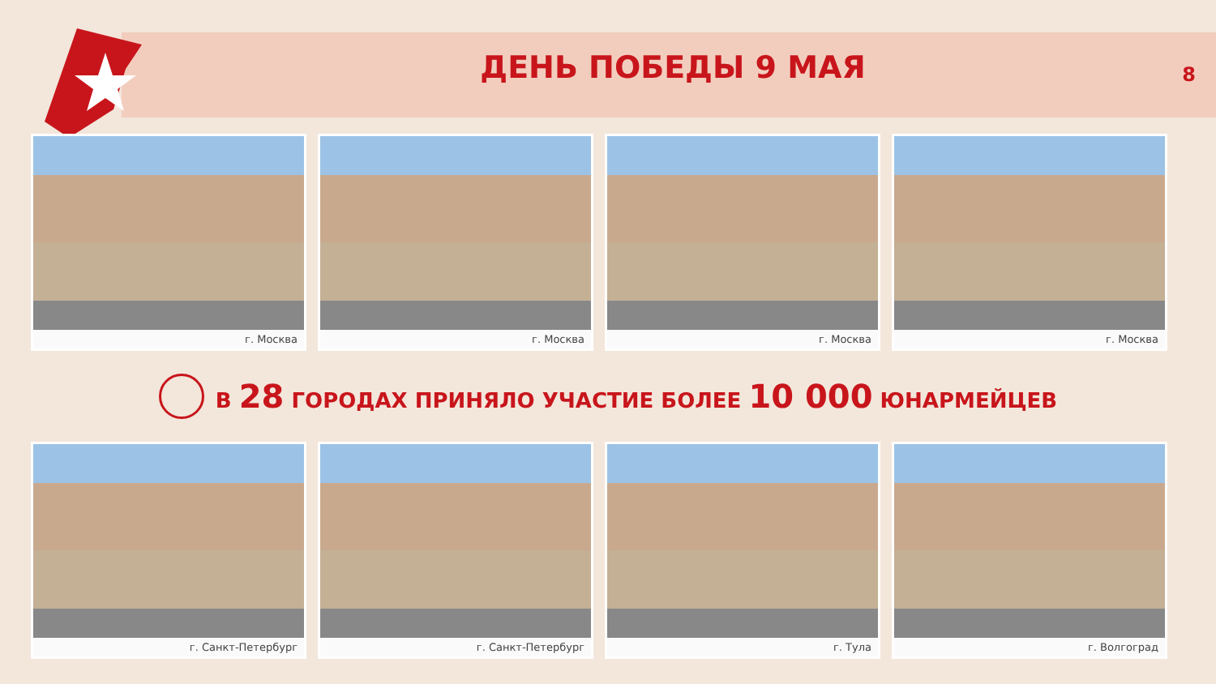ДЕНЬ ПОБЕДЫ 9 МАЯ
8
г. Москва г. Москва г. Москва г. Москва
В 28 ГОРОДАХ ПРИНЯЛО УЧАСТИЕ БОЛЕЕ 10 000 ЮНАРМЕЙЦЕВ
г. Санкт-Петербург г. Санкт-Петербург г. Тула г. Волгоград